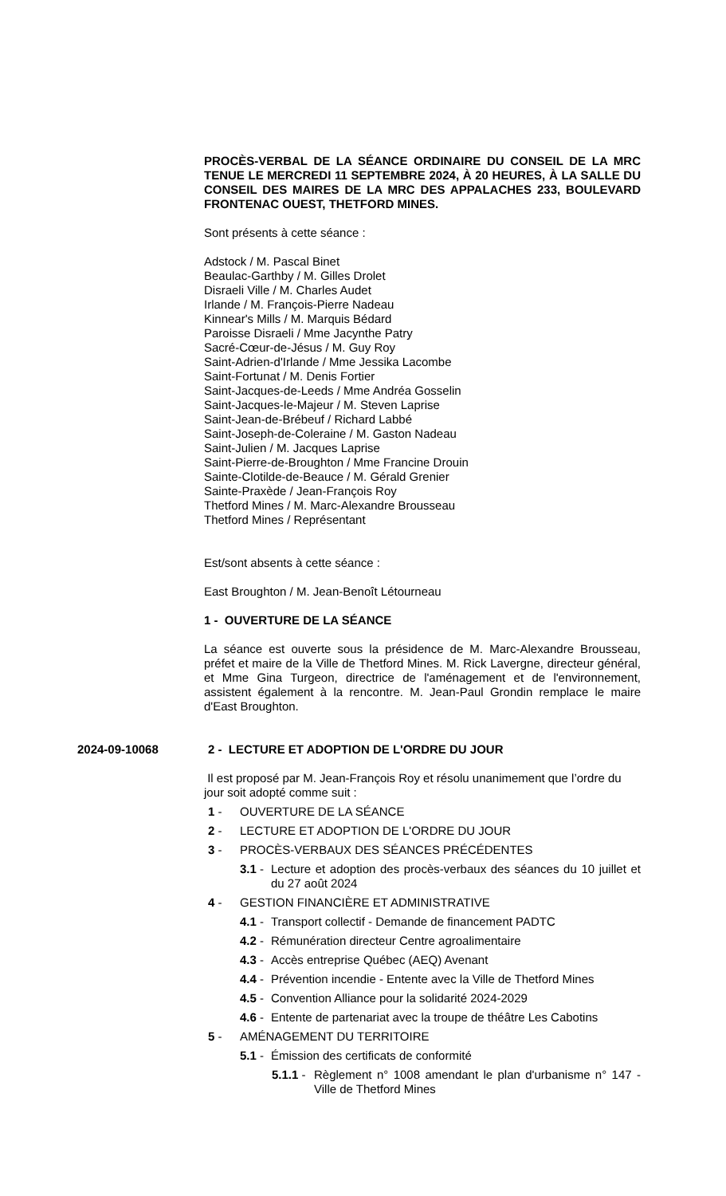PROCÈS-VERBAL DE LA SÉANCE ORDINAIRE DU CONSEIL DE LA MRC TENUE LE MERCREDI 11 SEPTEMBRE 2024, À 20 HEURES, À LA SALLE DU CONSEIL DES MAIRES DE LA MRC DES APPALACHES 233, BOULEVARD FRONTENAC OUEST, THETFORD MINES.
Sont présents à cette séance :
Adstock / M. Pascal Binet
Beaulac-Garthby / M. Gilles Drolet
Disraeli Ville / M. Charles Audet
Irlande / M. François-Pierre Nadeau
Kinnear's Mills / M. Marquis Bédard
Paroisse Disraeli / Mme Jacynthe Patry
Sacré-Cœur-de-Jésus / M. Guy Roy
Saint-Adrien-d'Irlande / Mme Jessika Lacombe
Saint-Fortunat / M. Denis Fortier
Saint-Jacques-de-Leeds / Mme Andréa Gosselin
Saint-Jacques-le-Majeur / M. Steven Laprise
Saint-Jean-de-Brébeuf / Richard Labbé
Saint-Joseph-de-Coleraine / M. Gaston Nadeau
Saint-Julien / M. Jacques Laprise
Saint-Pierre-de-Broughton / Mme Francine Drouin
Sainte-Clotilde-de-Beauce / M. Gérald Grenier
Sainte-Praxède / Jean-François Roy
Thetford Mines / M. Marc-Alexandre Brousseau
Thetford Mines / Représentant
Est/sont absents à cette séance :
East Broughton / M. Jean-Benoît Létourneau
1 - OUVERTURE DE LA SÉANCE
La séance est ouverte sous la présidence de M. Marc-Alexandre Brousseau, préfet et maire de la Ville de Thetford Mines. M. Rick Lavergne, directeur général, et Mme Gina Turgeon, directrice de l'aménagement et de l'environnement, assistent également à la rencontre. M. Jean-Paul Grondin remplace le maire d'East Broughton.
2024-09-10068 2 - LECTURE ET ADOPTION DE L'ORDRE DU JOUR
Il est proposé par M. Jean-François Roy et résolu unanimement que l’ordre du jour soit adopté comme suit :
1 - OUVERTURE DE LA SÉANCE
2 - LECTURE ET ADOPTION DE L'ORDRE DU JOUR
3 - PROCÈS-VERBAUX DES SÉANCES PRÉCÉDENTES
3.1 - Lecture et adoption des procès-verbaux des séances du 10 juillet et du 27 août 2024
4 - GESTION FINANCIÈRE ET ADMINISTRATIVE
4.1 - Transport collectif - Demande de financement PADTC
4.2 - Rémunération directeur Centre agroalimentaire
4.3 - Accès entreprise Québec (AEQ) Avenant
4.4 - Prévention incendie - Entente avec la Ville de Thetford Mines
4.5 - Convention Alliance pour la solidarité 2024-2029
4.6 - Entente de partenariat avec la troupe de théâtre Les Cabotins
5 - AMÉNAGEMENT DU TERRITOIRE
5.1 - Émission des certificats de conformité
5.1.1 - Règlement n° 1008 amendant le plan d'urbanisme n° 147 - Ville de Thetford Mines